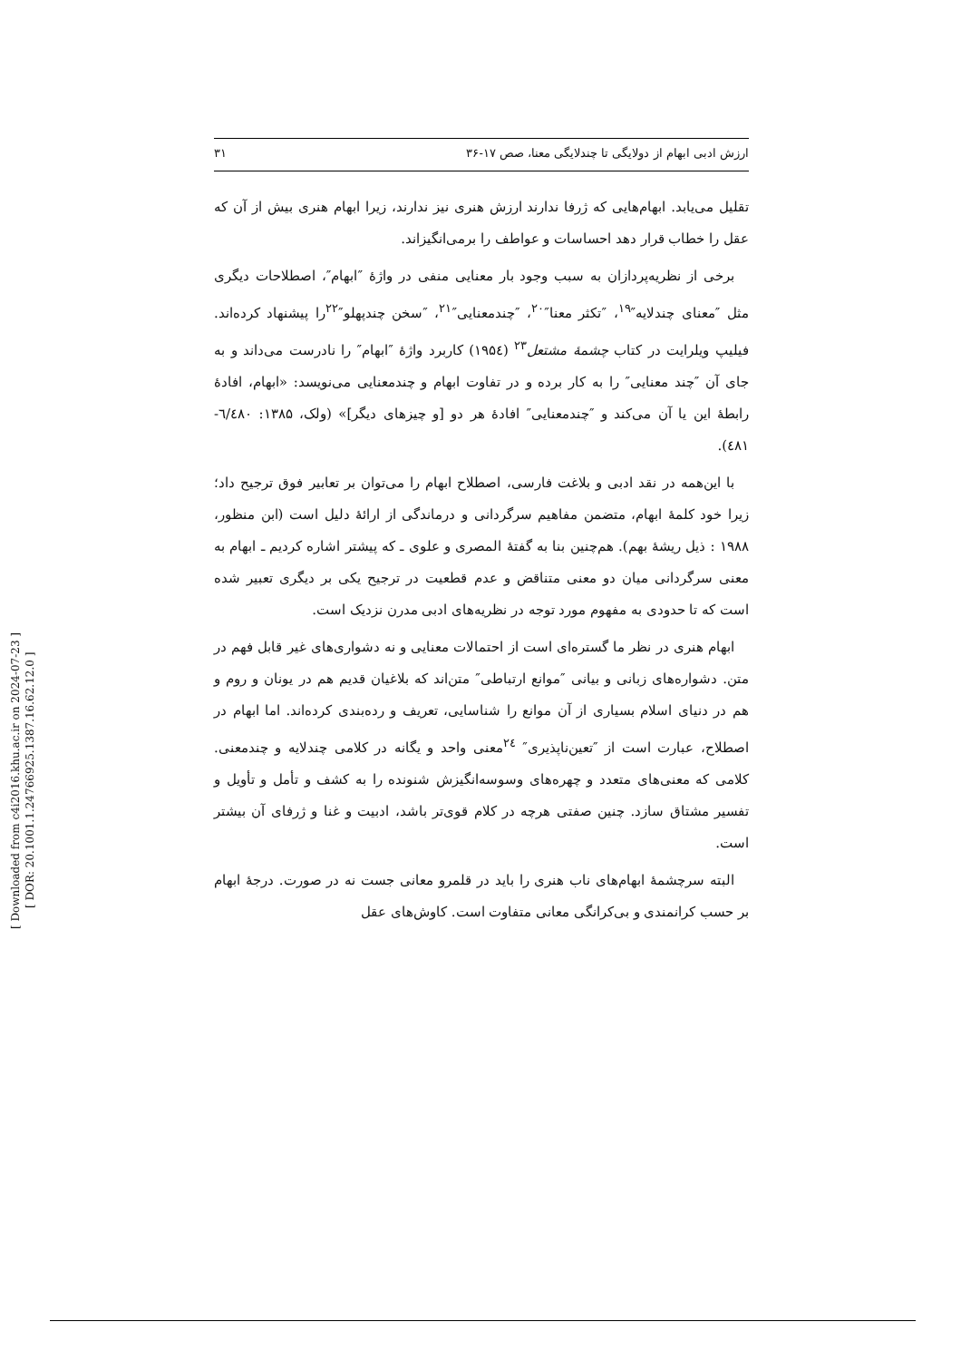[ Downloaded from c4i2016.khu.ac.ir on 2024-07-23 ]
[ DOR: 20.1001.1.24766925.1387.16.62.12.0 ]
ارزش ادبی ابهام از دولایگی تا چندلایگی معنا، صص ۱۷-۳۶ ۳۱
تقلیل می‌یابد. ابهام‌هایی که ژرفا ندارند ارزش هنری نیز ندارند، زیرا ابهام هنری بیش از آن که عقل را خطاب قرار دهد احساسات و عواطف را برمی‌انگیزاند.
برخی از نظریه‌پردازان به سبب وجود بار معنایی منفی در واژهٔ ″ابهام″، اصطلاحات دیگری مثل ″معنای چندلایه″<sup>۱۹</sup>، ″تکثر معنا″<sup>۲۰</sup>، ″چندمعنایی″<sup>۲۱</sup>، ″سخن چندپهلو″<sup>۲۲</sup>را پیشنهاد کرده‌اند. فیلیپ ویلرایت در کتاب چشمهٔ مشتعل<sup>۲۳</sup> (۱۹۵٤) کاربرد واژهٔ ″ابهام″ را نادرست می‌داند و به جای آن ″چند معنایی″ را به کار برده و در تفاوت ابهام و چندمعنایی می‌نویسد: «ابهام، افادهٔ رابطهٔ این یا آن می‌کند و ″چندمعنایی″ افادهٔ هر دو [و چیزهای دیگر]» (ولک، ۱۳۸۵: ٦/٤٨٠- ٤٨١).
با این‌همه در نقد ادبی و بلاغت فارسی، اصطلاح ابهام را می‌توان بر تعابیر فوق ترجیح داد؛ زیرا خود کلمهٔ ابهام، متضمن مفاهیم سرگردانی و درماندگی از ارائهٔ دلیل است (ابن منظور، ۱۹۸۸ : ذیل ریشهٔ بهم). هم‌چنین بنا به گفتهٔ المصری و علوی ـ که پیشتر اشاره کردیم ـ ابهام به معنی سرگردانی میان دو معنی متناقض و عدم قطعیت در ترجیح یکی بر دیگری تعبیر شده است که تا حدودی به مفهوم مورد توجه در نظریه‌های ادبی مدرن نزدیک است.
ابهام هنری در نظر ما گستره‌ای است از احتمالات معنایی و نه دشواری‌های غیر قابل فهم در متن. دشواره‌های زبانی و بیانی ″موانع ارتباطی″ متن‌اند که بلاغیان قدیم هم در یونان و روم و هم در دنیای اسلام بسیاری از آن موانع را شناسایی، تعریف و رده‌بندی کرده‌اند. اما ابهام در اصطلاح، عبارت است از ″تعین‌ناپذیری″ <sup>۲٤</sup>معنی واحد و یگانه در کلامی چندلایه و چندمعنی. کلامی که معنی‌های متعدد و چهره‌های وسوسه‌انگیزش شنونده را به کشف و تأمل و تأویل و تفسیر مشتاق سازد. چنین صفتی هرچه در کلام قوی‌تر باشد، ادبیت و غنا و ژرفای آن بیشتر است.
البته سرچشمهٔ ابهام‌های ناب هنری را باید در قلمرو معانی جست نه در صورت. درجهٔ ابهام بر حسب کرانمندی و بی‌کرانگی معانی متفاوت است. کاوش‌های عقل